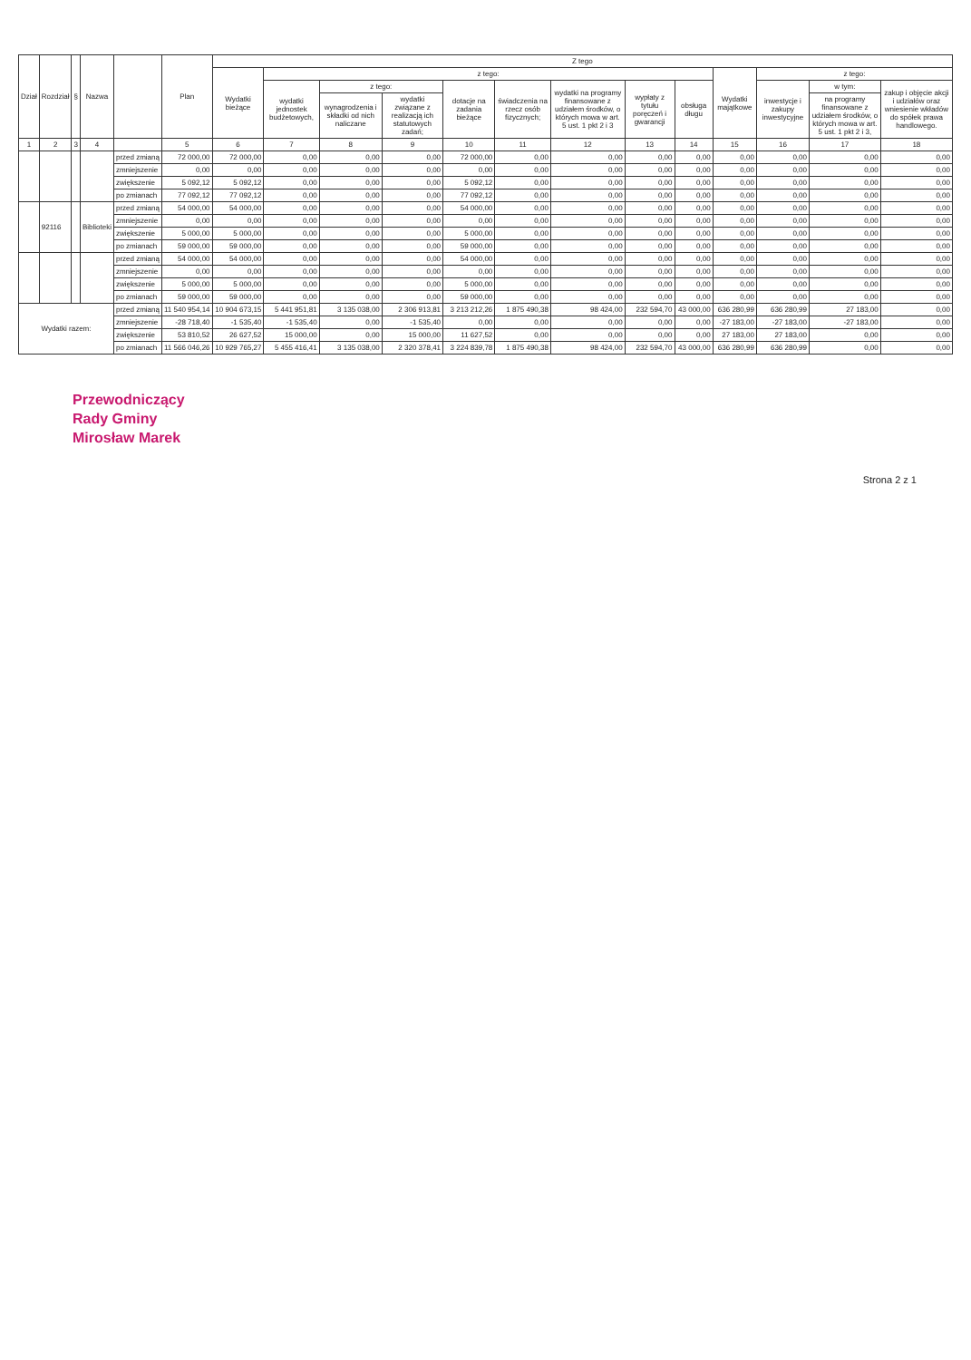| Dział | Rozdział | § | Nazwa | | Plan | Z tego | | | | | | | | | | | | |
| --- | --- | --- | --- | --- | --- | --- | --- | --- | --- | --- | --- | --- | --- | --- | --- | --- | --- | --- |
| | | | | | | Wydatki bieżące | z tego: | | | | | | | | Wydatki majątkowe | z tego: | | |
| | | | | | | | wydatki jednostek budżetowych, | z tego: | | dotacje na zadania bieżące | świadczenia na rzecz osób fizycznych; | wydatki na programy finansowane z udziałem środków, o których mowa w art. 5 ust. 1 pkt 2 i 3 | wypłaty z tytułu poręczeń i gwarancji | obsługa długu | | inwestycje i zakupy inwestycyjne | w tym: | zakup i objęcie akcji i udziałów oraz wniesienie wkładów do spółek prawa handlowego. |
| | | | | | | | | wynagrodzenia i składki od nich naliczane | wydatki związane z realizacją ich statutowych zadań; | | | | | | | | na programy finansowane z udziałem środków, o których mowa w art. 5 ust. 1 pkt 2 i 3, | |
| 1 | 2 | 3 | 4 | | 5 | 6 | 7 | 8 | 9 | 10 | 11 | 12 | 13 | 14 | 15 | 16 | 17 | 18 |
| | | | | przed zmianą | 72 000,00 | 72 000,00 | 0,00 | 0,00 | 0,00 | 72 000,00 | 0,00 | 0,00 | 0,00 | 0,00 | 0,00 | 0,00 | 0,00 | 0,00 |
| | | | | zmniejszenie | 0,00 | 0,00 | 0,00 | 0,00 | 0,00 | 0,00 | 0,00 | 0,00 | 0,00 | 0,00 | 0,00 | 0,00 | 0,00 | 0,00 |
| | | | | zwiększenie | 5 092,12 | 5 092,12 | 0,00 | 0,00 | 0,00 | 5 092,12 | 0,00 | 0,00 | 0,00 | 0,00 | 0,00 | 0,00 | 0,00 | 0,00 |
| | | | | po zmianach | 77 092,12 | 77 092,12 | 0,00 | 0,00 | 0,00 | 77 092,12 | 0,00 | 0,00 | 0,00 | 0,00 | 0,00 | 0,00 | 0,00 | 0,00 |
| | 92116 | | Biblioteki | przed zmianą | 54 000,00 | 54 000,00 | 0,00 | 0,00 | 0,00 | 54 000,00 | 0,00 | 0,00 | 0,00 | 0,00 | 0,00 | 0,00 | 0,00 | 0,00 |
| | | | | zmniejszenie | 0,00 | 0,00 | 0,00 | 0,00 | 0,00 | 0,00 | 0,00 | 0,00 | 0,00 | 0,00 | 0,00 | 0,00 | 0,00 | 0,00 |
| | | | | zwiększenie | 5 000,00 | 5 000,00 | 0,00 | 0,00 | 0,00 | 5 000,00 | 0,00 | 0,00 | 0,00 | 0,00 | 0,00 | 0,00 | 0,00 | 0,00 |
| | | | | po zmianach | 59 000,00 | 59 000,00 | 0,00 | 0,00 | 0,00 | 59 000,00 | 0,00 | 0,00 | 0,00 | 0,00 | 0,00 | 0,00 | 0,00 | 0,00 |
| | | | | przed zmianą | 54 000,00 | 54 000,00 | 0,00 | 0,00 | 0,00 | 54 000,00 | 0,00 | 0,00 | 0,00 | 0,00 | 0,00 | 0,00 | 0,00 | 0,00 |
| | | | | zmniejszenie | 0,00 | 0,00 | 0,00 | 0,00 | 0,00 | 0,00 | 0,00 | 0,00 | 0,00 | 0,00 | 0,00 | 0,00 | 0,00 | 0,00 |
| | | | | zwiększenie | 5 000,00 | 5 000,00 | 0,00 | 0,00 | 0,00 | 5 000,00 | 0,00 | 0,00 | 0,00 | 0,00 | 0,00 | 0,00 | 0,00 | 0,00 |
| | | | | po zmianach | 59 000,00 | 59 000,00 | 0,00 | 0,00 | 0,00 | 59 000,00 | 0,00 | 0,00 | 0,00 | 0,00 | 0,00 | 0,00 | 0,00 | 0,00 |
| Wydatki razem: | | | | przed zmianą | 11 540 954,14 | 10 904 673,15 | 5 441 951,81 | 3 135 038,00 | 2 306 913,81 | 3 213 212,26 | 1 875 490,38 | 98 424,00 | 232 594,70 | 43 000,00 | 636 280,99 | 636 280,99 | 27 183,00 | 0,00 |
| | | | | zmniejszenie | -28 718,40 | -1 535,40 | -1 535,40 | 0,00 | -1 535,40 | 0,00 | 0,00 | 0,00 | 0,00 | 0,00 | -27 183,00 | -27 183,00 | -27 183,00 | 0,00 |
| | | | | zwiększenie | 53 810,52 | 26 627,52 | 15 000,00 | 0,00 | 15 000,00 | 11 627,52 | 0,00 | 0,00 | 0,00 | 0,00 | 27 183,00 | 27 183,00 | 0,00 | 0,00 |
| | | | | po zmianach | 11 566 046,26 | 10 929 765,27 | 5 455 416,41 | 3 135 038,00 | 2 320 378,41 | 3 224 839,78 | 1 875 490,38 | 98 424,00 | 232 594,70 | 43 000,00 | 636 280,99 | 636 280,99 | 0,00 | 0,00 |
Przewodniczący
Rady Gminy
Mirosław Marek
Strona 2 z 1